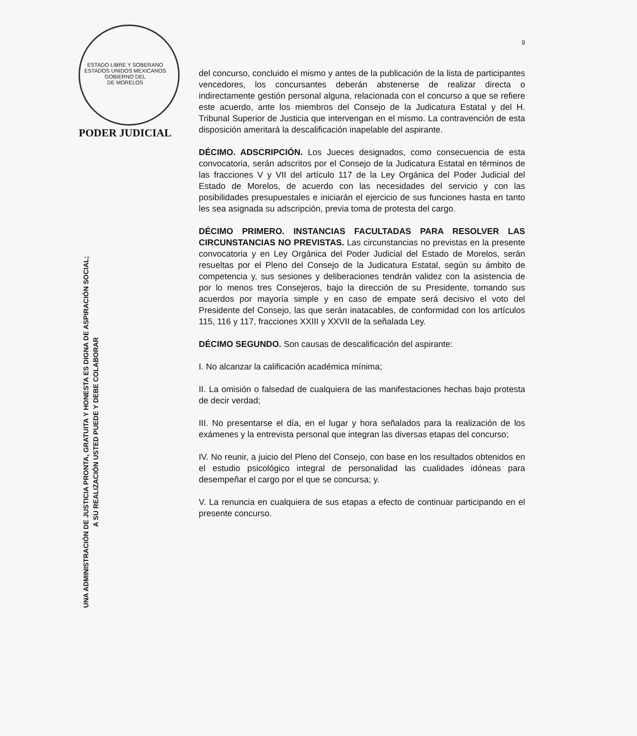ESTADO LIBRE Y SOBERANO
ESTADOS UNIDOS MEXICANOS
GOBIERNO DEL
DE MORELOS
PODER JUDICIAL
UNA ADMINISTRACIÓN DE JUSTICIA PRONTA, GRATUITA Y HONESTA ES DIGNA DE ASPIRACIÓN SOCIAL;
A SU REALIZACIÓN USTED PUEDE Y DEBE COLABORAR
9
del concurso, concluido el mismo y antes de la publicación de la lista de participantes vencedores, los concursantes deberán abstenerse de realizar directa o indirectamente gestión personal alguna, relacionada con el concurso a que se refiere este acuerdo, ante los miembros del Consejo de la Judicatura Estatal y del H. Tribunal Superior de Justicia que intervengan en el mismo. La contravención de esta disposición ameritará la descalificación inapelable del aspirante.
DÉCIMO. ADSCRIPCIÓN. Los Jueces designados, como consecuencia de esta convocatoria, serán adscritos por el Consejo de la Judicatura Estatal en términos de las fracciones V y VII del artículo 117 de la Ley Orgánica del Poder Judicial del Estado de Morelos, de acuerdo con las necesidades del servicio y con las posibilidades presupuestales e iniciarán el ejercicio de sus funciones hasta en tanto les sea asignada su adscripción, previa toma de protesta del cargo.
DÉCIMO PRIMERO. INSTANCIAS FACULTADAS PARA RESOLVER LAS CIRCUNSTANCIAS NO PREVISTAS. Las circunstancias no previstas en la presente convocatoria y en Ley Orgánica del Poder Judicial del Estado de Morelos, serán resueltas por el Pleno del Consejo de la Judicatura Estatal, según su ámbito de competencia y, sus sesiones y deliberaciones tendrán validez con la asistencia de por lo menos tres Consejeros, bajo la dirección de su Presidente, tomando sus acuerdos por mayoría simple y en caso de empate será decisivo el voto del Presidente del Consejo, las que serán inatacables, de conformidad con los artículos 115, 116 y 117, fracciones XXIII y XXVII de la señalada Ley.
DÉCIMO SEGUNDO. Son causas de descalificación del aspirante:
I. No alcanzar la calificación académica mínima;
II. La omisión o falsedad de cualquiera de las manifestaciones hechas bajo protesta de decir verdad;
III. No presentarse el día, en el lugar y hora señalados para la realización de los exámenes y la entrevista personal que integran las diversas etapas del concurso;
IV. No reunir, a juicio del Pleno del Consejo, con base en los resultados obtenidos en el estudio psicológico integral de personalidad las cualidades idóneas para desempeñar el cargo por el que se concursa; y.
V. La renuncia en cualquiera de sus etapas a efecto de continuar participando en el presente concurso.